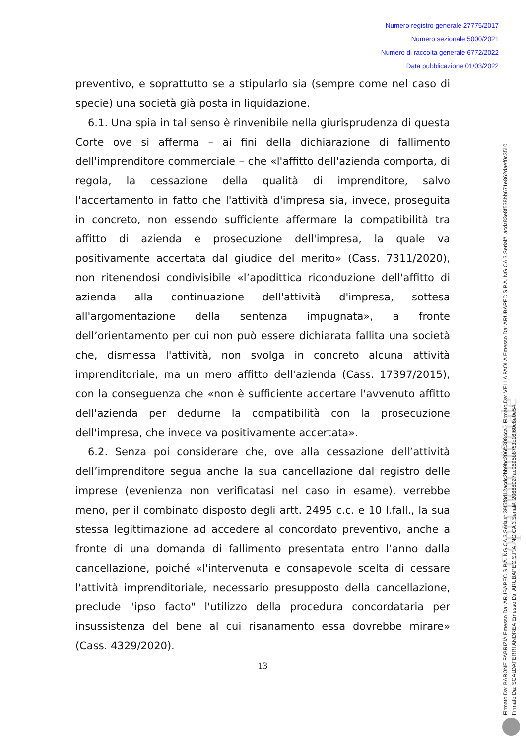Numero registro generale 27775/2017
Numero sezionale 5000/2021
Numero di raccolta generale 6772/2022
Data pubblicazione 01/03/2022
Copia non ufficiale
preventivo, e soprattutto se a stipularlo sia (sempre come nel caso di specie) una società già posta in liquidazione.
6.1. Una spia in tal senso è rinvenibile nella giurisprudenza di questa Corte ove si afferma – ai fini della dichiarazione di fallimento dell'imprenditore commerciale – che «l'affitto dell'azienda comporta, di regola, la cessazione della qualità di imprenditore, salvo l'accertamento in fatto che l'attività d'impresa sia, invece, proseguita in concreto, non essendo sufficiente affermare la compatibilità tra affitto di azienda e prosecuzione dell'impresa, la quale va positivamente accertata dal giudice del merito» (Cass. 7311/2020), non ritenendosi condivisibile «l’apodittica riconduzione dell'affitto di azienda alla continuazione dell'attività d'impresa, sottesa all'argomentazione della sentenza impugnata», a fronte dell’orientamento per cui non può essere dichiarata fallita una società che, dismessa l'attività, non svolga in concreto alcuna attività imprenditoriale, ma un mero affitto dell'azienda (Cass. 17397/2015), con la conseguenza che «non è sufficiente accertare l'avvenuto affitto dell'azienda per dedurne la compatibilità con la prosecuzione dell'impresa, che invece va positivamente accertata».
6.2. Senza poi considerare che, ove alla cessazione dell’attività dell’imprenditore segua anche la sua cancellazione dal registro delle imprese (evenienza non verificatasi nel caso in esame), verrebbe meno, per il combinato disposto degli artt. 2495 c.c. e 10 l.fall., la sua stessa legittimazione ad accedere al concordato preventivo, anche a fronte di una domanda di fallimento presentata entro l’anno dalla cancellazione, poiché «l'intervenuta e consapevole scelta di cessare l'attività imprenditoriale, necessario presupposto della cancellazione, preclude "ipso facto" l'utilizzo della procedura concordataria per insussistenza del bene al cui risanamento essa dovrebbe mirare» (Cass. 4329/2020).
13
Firmato Da: BARONE FABRIZIA Emesso Da: ARUBAPEC S.P.A. NG CA 3 Serial#: 39f5f8d12acdc2bb9bc206fc3084ca - Firmato Da: VELLA PAOLA Emesso Da: ARUBAPEC S.P.A. NG CA 3 Serial#: acda83e8f538bb671e862daef0c3510
Firmato Da: SCALDAFERRI ANDREA Emesso Da: ARUBAPEC S.P.A. NG CA 3 Serial#: 20668027ac0695b8753c16f60c8e0e54